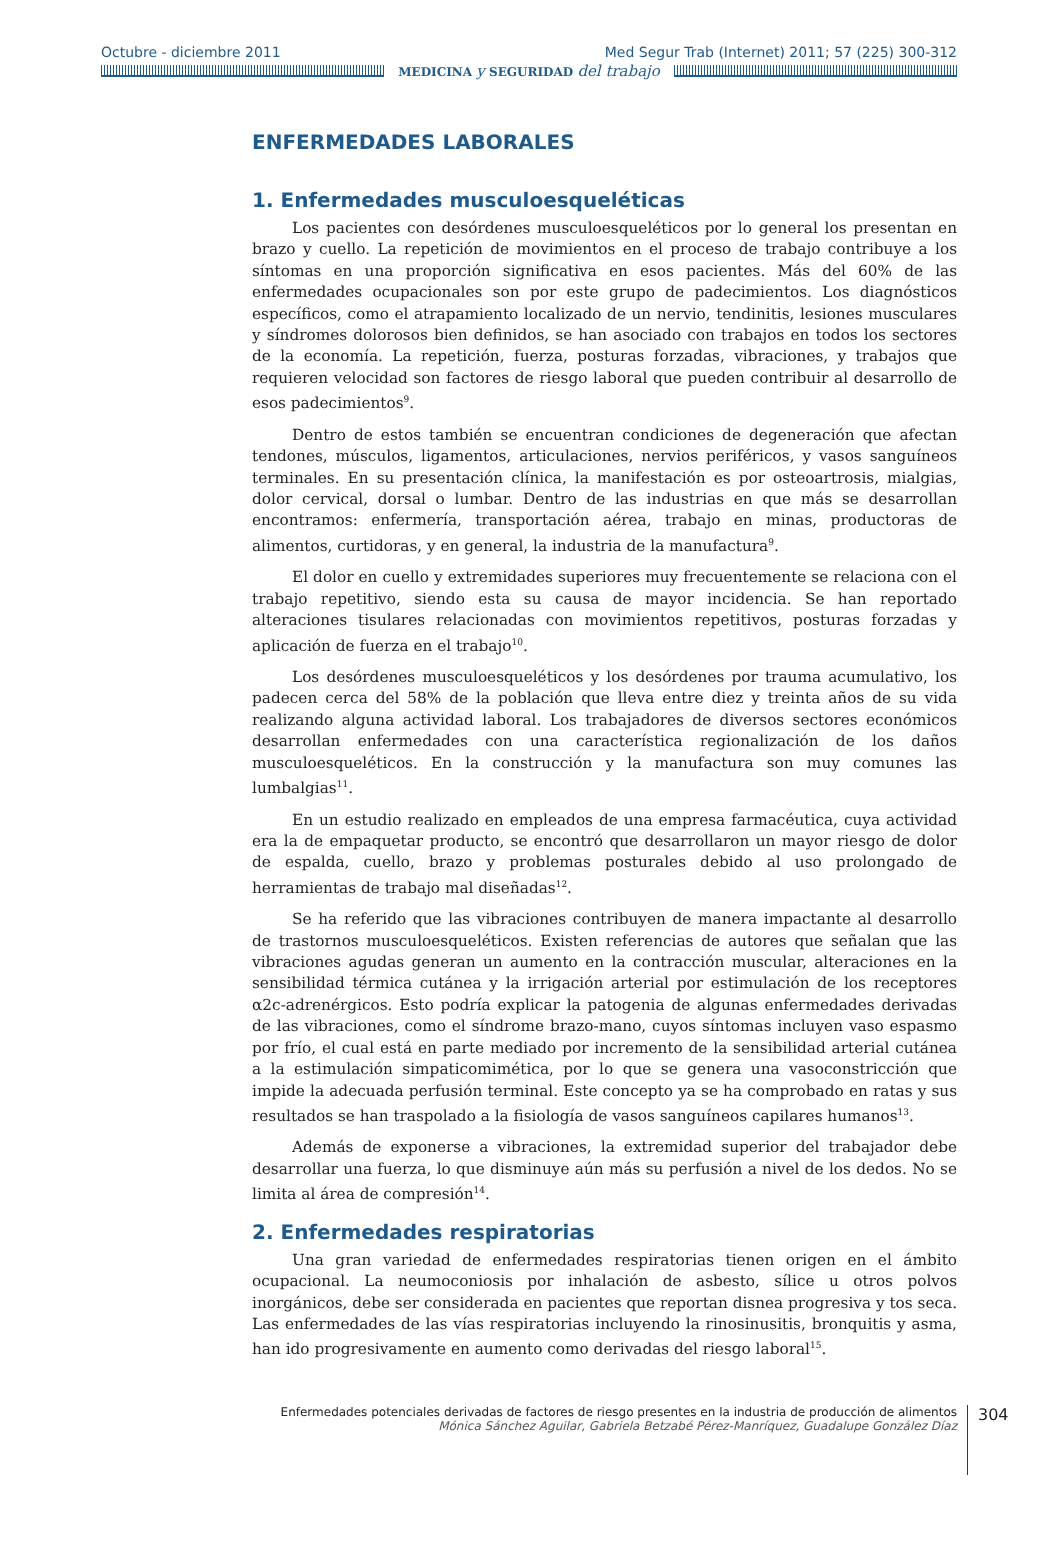Octubre - diciembre 2011 Med Segur Trab (Internet) 2011; 57 (225) 300-312
MEDICINA y SEGURIDAD del trabajo
ENFERMEDADES LABORALES
1. Enfermedades musculoesqueléticas
Los pacientes con desórdenes musculoesqueléticos por lo general los presentan en brazo y cuello. La repetición de movimientos en el proceso de trabajo contribuye a los síntomas en una proporción significativa en esos pacientes. Más del 60% de las enfermedades ocupacionales son por este grupo de padecimientos. Los diagnósticos específicos, como el atrapamiento localizado de un nervio, tendinitis, lesiones musculares y síndromes dolorosos bien definidos, se han asociado con trabajos en todos los sectores de la economía. La repetición, fuerza, posturas forzadas, vibraciones, y trabajos que requieren velocidad son factores de riesgo laboral que pueden contribuir al desarrollo de esos padecimientos<sup>9</sup>.
Dentro de estos también se encuentran condiciones de degeneración que afectan tendones, músculos, ligamentos, articulaciones, nervios periféricos, y vasos sanguíneos terminales. En su presentación clínica, la manifestación es por osteoartrosis, mialgias, dolor cervical, dorsal o lumbar. Dentro de las industrias en que más se desarrollan encontramos: enfermería, transportación aérea, trabajo en minas, productoras de alimentos, curtidoras, y en general, la industria de la manufactura<sup>9</sup>.
El dolor en cuello y extremidades superiores muy frecuentemente se relaciona con el trabajo repetitivo, siendo esta su causa de mayor incidencia. Se han reportado alteraciones tisulares relacionadas con movimientos repetitivos, posturas forzadas y aplicación de fuerza en el trabajo<sup>10</sup>.
Los desórdenes musculoesqueléticos y los desórdenes por trauma acumulativo, los padecen cerca del 58% de la población que lleva entre diez y treinta años de su vida realizando alguna actividad laboral. Los trabajadores de diversos sectores económicos desarrollan enfermedades con una característica regionalización de los daños musculoesqueléticos. En la construcción y la manufactura son muy comunes las lumbalgias<sup>11</sup>.
En un estudio realizado en empleados de una empresa farmacéutica, cuya actividad era la de empaquetar producto, se encontró que desarrollaron un mayor riesgo de dolor de espalda, cuello, brazo y problemas posturales debido al uso prolongado de herramientas de trabajo mal diseñadas<sup>12</sup>.
Se ha referido que las vibraciones contribuyen de manera impactante al desarrollo de trastornos musculoesqueléticos. Existen referencias de autores que señalan que las vibraciones agudas generan un aumento en la contracción muscular, alteraciones en la sensibilidad térmica cutánea y la irrigación arterial por estimulación de los receptores α2c-adrenérgicos. Esto podría explicar la patogenia de algunas enfermedades derivadas de las vibraciones, como el síndrome brazo-mano, cuyos síntomas incluyen vaso espasmo por frío, el cual está en parte mediado por incremento de la sensibilidad arterial cutánea a la estimulación simpaticomimética, por lo que se genera una vasoconstricción que impide la adecuada perfusión terminal. Este concepto ya se ha comprobado en ratas y sus resultados se han traspolado a la fisiología de vasos sanguíneos capilares humanos<sup>13</sup>.
Además de exponerse a vibraciones, la extremidad superior del trabajador debe desarrollar una fuerza, lo que disminuye aún más su perfusión a nivel de los dedos. No se limita al área de compresión<sup>14</sup>.
2. Enfermedades respiratorias
Una gran variedad de enfermedades respiratorias tienen origen en el ámbito ocupacional. La neumoconiosis por inhalación de asbesto, sílice u otros polvos inorgánicos, debe ser considerada en pacientes que reportan disnea progresiva y tos seca. Las enfermedades de las vías respiratorias incluyendo la rinosinusitis, bronquitis y asma, han ido progresivamente en aumento como derivadas del riesgo laboral<sup>15</sup>.
Enfermedades potenciales derivadas de factores de riesgo presentes en la industria de producción de alimentos
Mónica Sánchez Aguilar, Gabriela Betzabé Pérez-Manríquez, Guadalupe González Díaz
304